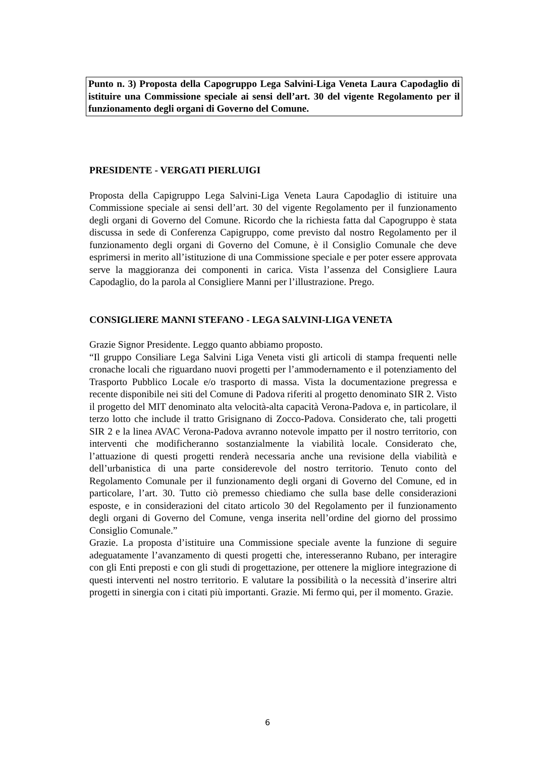Punto n. 3) Proposta della Capogruppo Lega Salvini-Liga Veneta Laura Capodaglio di istituire una Commissione speciale ai sensi dell’art. 30 del vigente Regolamento per il funzionamento degli organi di Governo del Comune.
PRESIDENTE - VERGATI PIERLUIGI
Proposta della Capigruppo Lega Salvini-Liga Veneta Laura Capodaglio di istituire una Commissione speciale ai sensi dell’art. 30 del vigente Regolamento per il funzionamento degli organi di Governo del Comune. Ricordo che la richiesta fatta dal Capogruppo è stata discussa in sede di Conferenza Capigruppo, come previsto dal nostro Regolamento per il funzionamento degli organi di Governo del Comune, è il Consiglio Comunale che deve esprimersi in merito all’istituzione di una Commissione speciale e per poter essere approvata serve la maggioranza dei componenti in carica. Vista l’assenza del Consigliere Laura Capodaglio, do la parola al Consigliere Manni per l’illustrazione. Prego.
CONSIGLIERE MANNI STEFANO - LEGA SALVINI-LIGA VENETA
Grazie Signor Presidente. Leggo quanto abbiamo proposto.
“Il gruppo Consiliare Lega Salvini Liga Veneta visti gli articoli di stampa frequenti nelle cronache locali che riguardano nuovi progetti per l’ammodernamento e il potenziamento del Trasporto Pubblico Locale e/o trasporto di massa. Vista la documentazione pregressa e recente disponibile nei siti del Comune di Padova riferiti al progetto denominato SIR 2. Visto il progetto del MIT denominato alta velocità-alta capacità Verona-Padova e, in particolare, il terzo lotto che include il tratto Grisignano di Zocco-Padova. Considerato che, tali progetti SIR 2 e la linea AVAC Verona-Padova avranno notevole impatto per il nostro territorio, con interventi che modificheranno sostanzialmente la viabilità locale. Considerato che, l’attuazione di questi progetti renderà necessaria anche una revisione della viabilità e dell’urbanistica di una parte considerevole del nostro territorio. Tenuto conto del Regolamento Comunale per il funzionamento degli organi di Governo del Comune, ed in particolare, l’art. 30. Tutto ciò premesso chiediamo che sulla base delle considerazioni esposte, e in considerazioni del citato articolo 30 del Regolamento per il funzionamento degli organi di Governo del Comune, venga inserita nell’ordine del giorno del prossimo Consiglio Comunale.”
Grazie. La proposta d’istituire una Commissione speciale avente la funzione di seguire adeguatamente l’avanzamento di questi progetti che, interesseranno Rubano, per interagire con gli Enti preposti e con gli studi di progettazione, per ottenere la migliore integrazione di questi interventi nel nostro territorio. E valutare la possibilità o la necessità d’inserire altri progetti in sinergia con i citati più importanti. Grazie. Mi fermo qui, per il momento. Grazie.
6